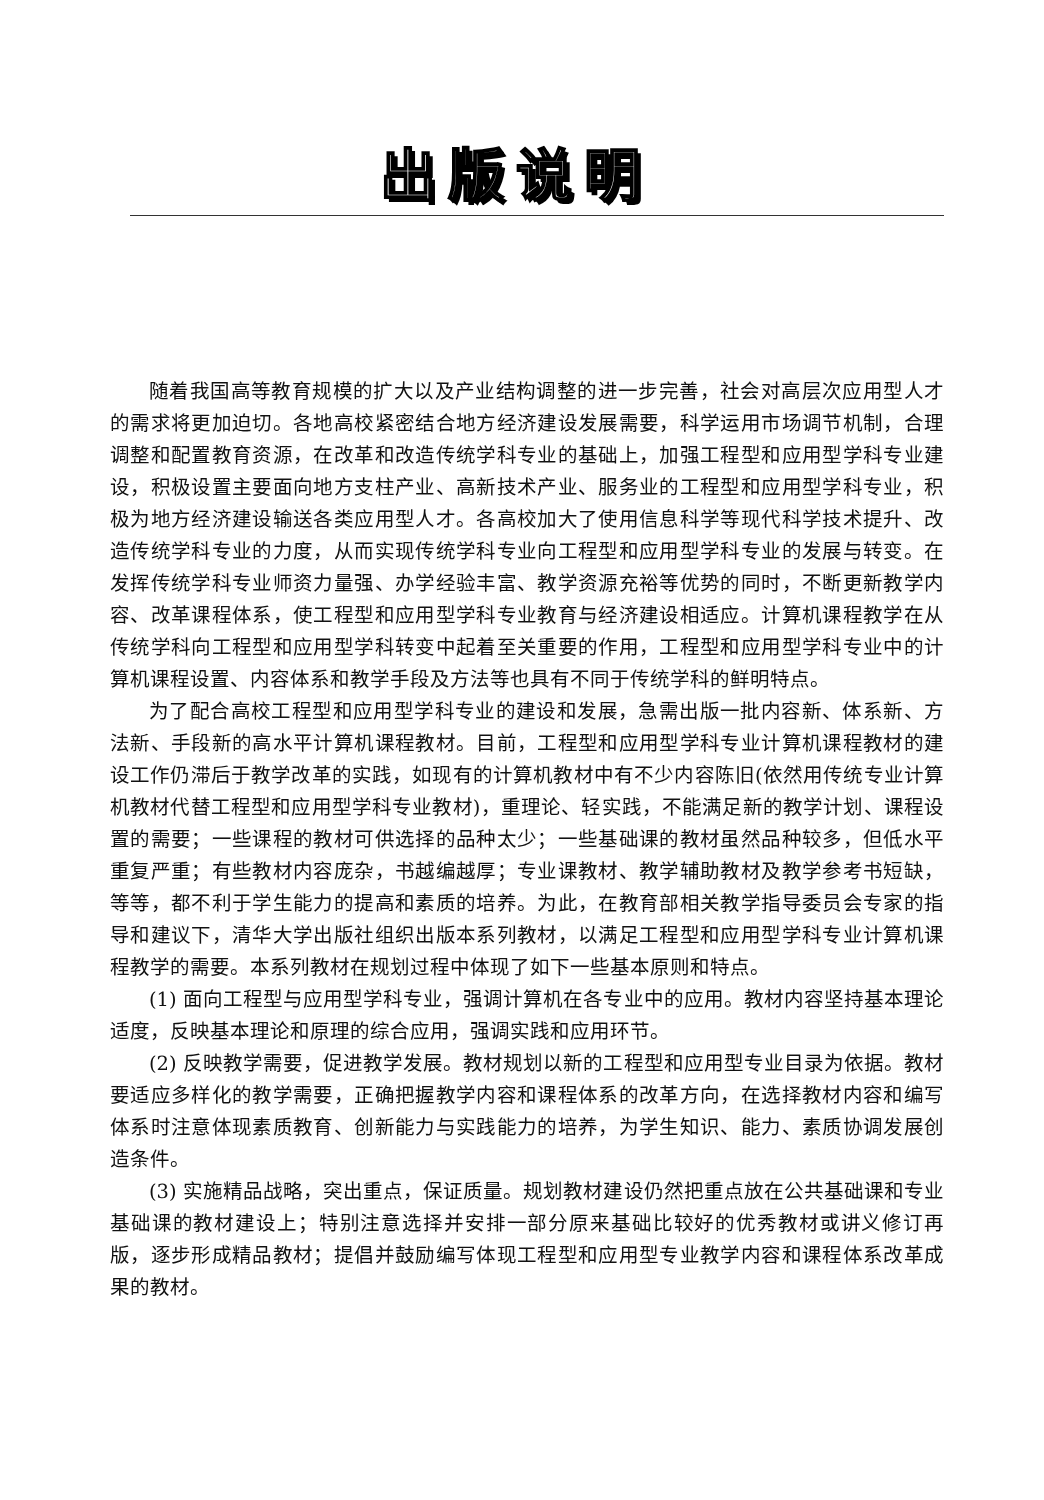出版说明
随着我国高等教育规模的扩大以及产业结构调整的进一步完善，社会对高层次应用型人才的需求将更加迫切。各地高校紧密结合地方经济建设发展需要，科学运用市场调节机制，合理调整和配置教育资源，在改革和改造传统学科专业的基础上，加强工程型和应用型学科专业建设，积极设置主要面向地方支柱产业、高新技术产业、服务业的工程型和应用型学科专业，积极为地方经济建设输送各类应用型人才。各高校加大了使用信息科学等现代科学技术提升、改造传统学科专业的力度，从而实现传统学科专业向工程型和应用型学科专业的发展与转变。在发挥传统学科专业师资力量强、办学经验丰富、教学资源充裕等优势的同时，不断更新教学内容、改革课程体系，使工程型和应用型学科专业教育与经济建设相适应。计算机课程教学在从传统学科向工程型和应用型学科转变中起着至关重要的作用，工程型和应用型学科专业中的计算机课程设置、内容体系和教学手段及方法等也具有不同于传统学科的鲜明特点。
为了配合高校工程型和应用型学科专业的建设和发展，急需出版一批内容新、体系新、方法新、手段新的高水平计算机课程教材。目前，工程型和应用型学科专业计算机课程教材的建设工作仍滞后于教学改革的实践，如现有的计算机教材中有不少内容陈旧(依然用传统专业计算机教材代替工程型和应用型学科专业教材)，重理论、轻实践，不能满足新的教学计划、课程设置的需要；一些课程的教材可供选择的品种太少；一些基础课的教材虽然品种较多，但低水平重复严重；有些教材内容庞杂，书越编越厚；专业课教材、教学辅助教材及教学参考书短缺，等等，都不利于学生能力的提高和素质的培养。为此，在教育部相关教学指导委员会专家的指导和建议下，清华大学出版社组织出版本系列教材，以满足工程型和应用型学科专业计算机课程教学的需要。本系列教材在规划过程中体现了如下一些基本原则和特点。
(1) 面向工程型与应用型学科专业，强调计算机在各专业中的应用。教材内容坚持基本理论适度，反映基本理论和原理的综合应用，强调实践和应用环节。
(2) 反映教学需要，促进教学发展。教材规划以新的工程型和应用型专业目录为依据。教材要适应多样化的教学需要，正确把握教学内容和课程体系的改革方向，在选择教材内容和编写体系时注意体现素质教育、创新能力与实践能力的培养，为学生知识、能力、素质协调发展创造条件。
(3) 实施精品战略，突出重点，保证质量。规划教材建设仍然把重点放在公共基础课和专业基础课的教材建设上；特别注意选择并安排一部分原来基础比较好的优秀教材或讲义修订再版，逐步形成精品教材；提倡并鼓励编写体现工程型和应用型专业教学内容和课程体系改革成果的教材。